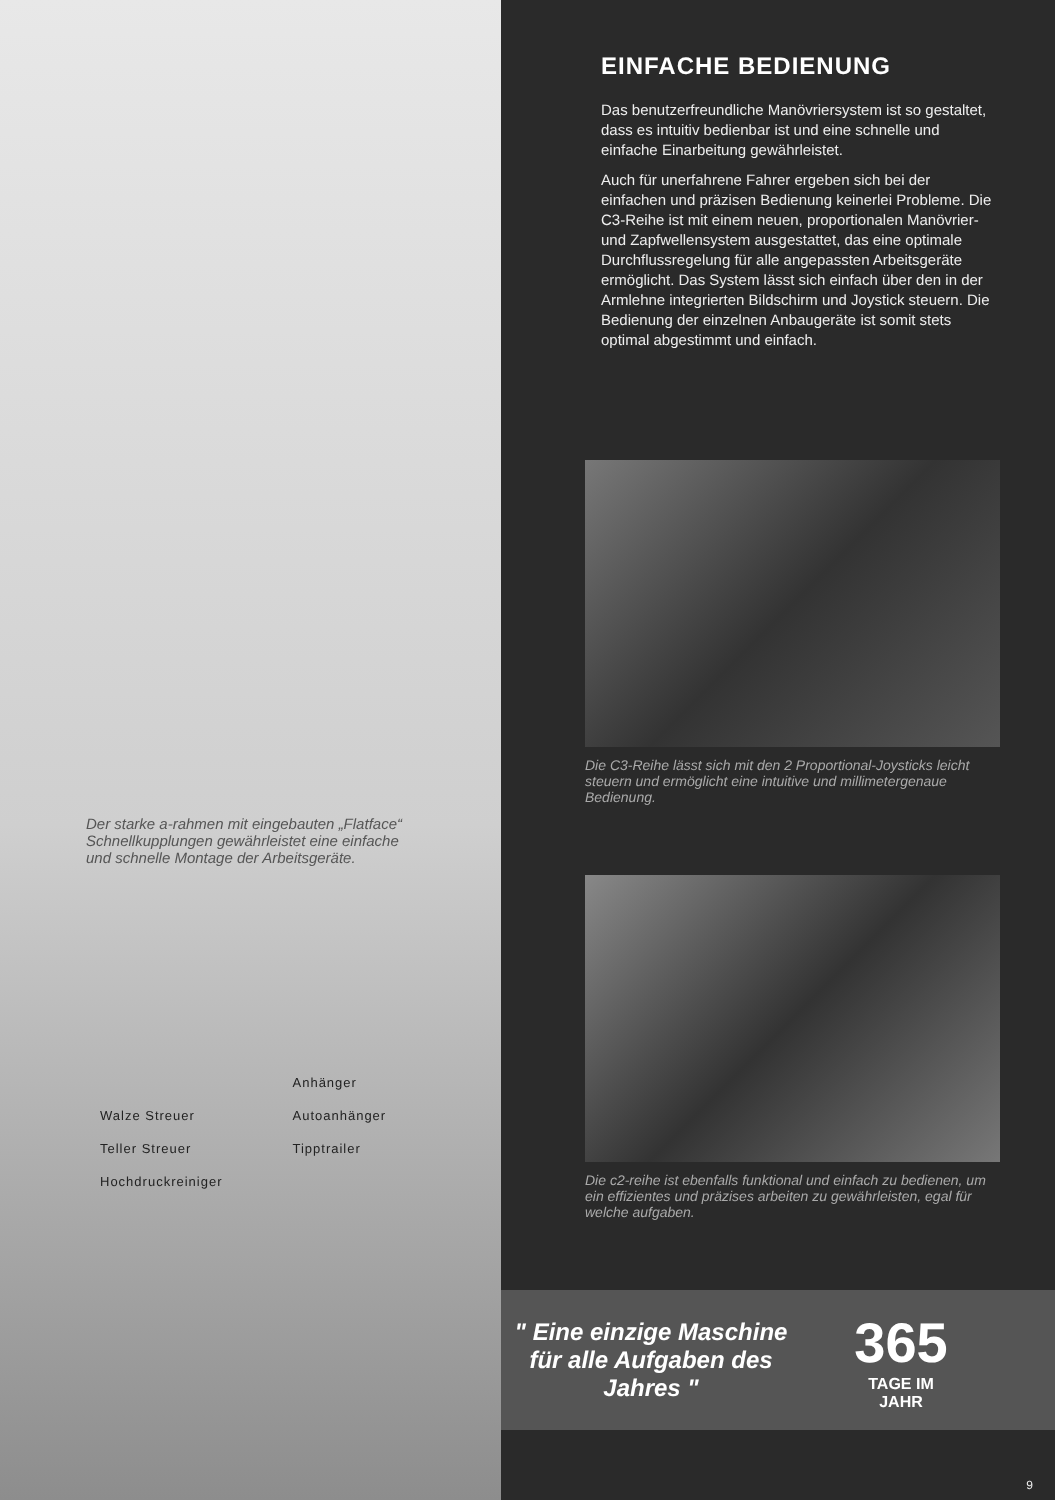Der starke a-rahmen mit eingebauten „Flatface“ Schnellkupplungen gewährleistet eine einfache und schnelle Montage der Arbeitsgeräte.
Walze Streuer
Teller Streuer
Hochdruckreiniger
Anhänger
Autoanhänger
Tipptrailer
EINFACHE BEDIENUNG
Das benutzerfreundliche Manövriersystem ist so gestaltet, dass es intuitiv bedienbar ist und eine schnelle und einfache Einarbeitung gewährleistet.
Auch für unerfahrene Fahrer ergeben sich bei der einfachen und präzisen Bedienung keinerlei Probleme. Die C3-Reihe ist mit einem neuen, proportionalen Manövrier- und Zapfwellensystem ausgestattet, das eine optimale Durchflussregelung für alle angepassten Arbeitsgeräte ermöglicht. Das System lässt sich einfach über den in der Armlehne integrierten Bildschirm und Joystick steuern. Die Bedienung der einzelnen Anbaugeräte ist somit stets optimal abgestimmt und einfach.
Die C3-Reihe lässt sich mit den 2 Proportional-Joysticks leicht steuern und ermöglicht eine intuitive und millimetergenaue Bedienung.
Die c2-reihe ist ebenfalls funktional und einfach zu bedienen, um ein effizientes und präzises arbeiten zu gewährleisten, egal für welche aufgaben.
" Eine einzige Maschine für alle Aufgaben des Jahres "
365
TAGE IM
JAHR
9